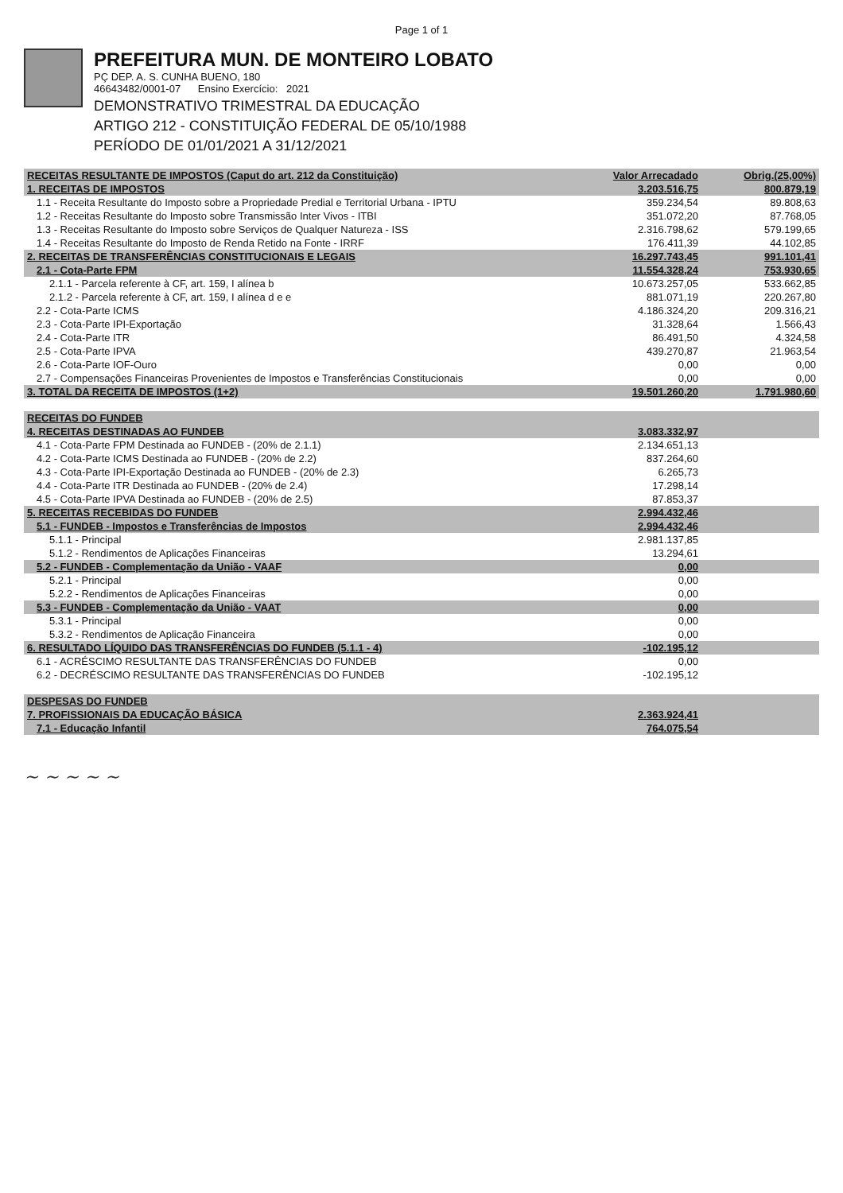Page 1 of 1
PREFEITURA MUN. DE MONTEIRO LOBATO
PÇ DEP. A. S. CUNHA BUENO, 180
4664348​2/0001-07 Ensino Exercício: 2021
DEMONSTRATIVO TRIMESTRAL DA EDUCAÇÃO
ARTIGO 212 - CONSTITUIÇÃO FEDERAL DE 05/10/1988
PERÍODO DE 01/01/2021 A 31/12/2021
| RECEITAS RESULTANTE DE IMPOSTOS (Caput do art. 212 da Constituição) | Valor Arrecadado | Obrig.(25,00%) |
| --- | --- | --- |
| 1. RECEITAS DE IMPOSTOS | 3.203.516,75 | 800.879,19 |
| 1.1 - Receita Resultante do Imposto sobre a Propriedade Predial e Territorial Urbana - IPTU | 359.234,54 | 89.808,63 |
| 1.2 - Receitas Resultante do Imposto sobre Transmissão Inter Vivos - ITBI | 351.072,20 | 87.768,05 |
| 1.3 - Receitas Resultante do Imposto sobre Serviços de Qualquer Natureza - ISS | 2.316.798,62 | 579.199,65 |
| 1.4 - Receitas Resultante do Imposto de Renda Retido na Fonte - IRRF | 176.411,39 | 44.102,85 |
| 2. RECEITAS DE TRANSFERÊNCIAS CONSTITUCIONAIS E LEGAIS | 16.297.743,45 | 991.101,41 |
| 2.1 - Cota-Parte FPM | 11.554.328,24 | 753.930,65 |
| 2.1.1 - Parcela referente à CF, art. 159, I alínea b | 10.673.257,05 | 533.662,85 |
| 2.1.2 - Parcela referente à CF, art. 159, I alínea d e e | 881.071,19 | 220.267,80 |
| 2.2 - Cota-Parte ICMS | 4.186.324,20 | 209.316,21 |
| 2.3 - Cota-Parte IPI-Exportação | 31.328,64 | 1.566,43 |
| 2.4 - Cota-Parte ITR | 86.491,50 | 4.324,58 |
| 2.5 - Cota-Parte IPVA | 439.270,87 | 21.963,54 |
| 2.6 - Cota-Parte IOF-Ouro | 0,00 | 0,00 |
| 2.7 - Compensações Financeiras Provenientes de Impostos e Transferências Constitucionais | 0,00 | 0,00 |
| 3. TOTAL DA RECEITA DE IMPOSTOS (1+2) | 19.501.260,20 | 1.791.980,60 |
| RECEITAS DO FUNDEB | | |
| 4. RECEITAS DESTINADAS AO FUNDEB | 3.083.332,97 | |
| 4.1 - Cota-Parte FPM Destinada ao FUNDEB - (20% de 2.1.1) | 2.134.651,13 | |
| 4.2 - Cota-Parte ICMS Destinada ao FUNDEB - (20% de 2.2) | 837.264,60 | |
| 4.3 - Cota-Parte IPI-Exportação Destinada ao FUNDEB - (20% de 2.3) | 6.265,73 | |
| 4.4 - Cota-Parte ITR Destinada ao FUNDEB - (20% de 2.4) | 17.298,14 | |
| 4.5 - Cota-Parte IPVA Destinada ao FUNDEB - (20% de 2.5) | 87.853,37 | |
| 5. RECEITAS RECEBIDAS DO FUNDEB | 2.994.432,46 | |
| 5.1 - FUNDEB - Impostos e Transferências de Impostos | 2.994.432,46 | |
| 5.1.1 - Principal | 2.981.137,85 | |
| 5.1.2 - Rendimentos de Aplicações Financeiras | 13.294,61 | |
| 5.2 - FUNDEB - Complementação da União - VAAF | 0,00 | |
| 5.2.1 - Principal | 0,00 | |
| 5.2.2 - Rendimentos de Aplicações Financeiras | 0,00 | |
| 5.3 - FUNDEB - Complementação da União - VAAT | 0,00 | |
| 5.3.1 - Principal | 0,00 | |
| 5.3.2 - Rendimentos de Aplicação Financeira | 0,00 | |
| 6. RESULTADO LÍQUIDO DAS TRANSFERÊNCIAS DO FUNDEB (5.1.1 - 4) | -102.195,12 | |
| 6.1 - ACRÉSCIMO RESULTANTE DAS TRANSFERÊNCIAS DO FUNDEB | 0,00 | |
| 6.2 - DECRÉSCIMO RESULTANTE DAS TRANSFERÊNCIAS DO FUNDEB | -102.195,12 | |
| DESPESAS DO FUNDEB | | |
| 7. PROFISSIONAIS DA EDUCAÇÃO BÁSICA | 2.363.924,41 | |
| 7.1 - Educação Infantil | 764.075,54 | |
~ ~ ~ ~ ~